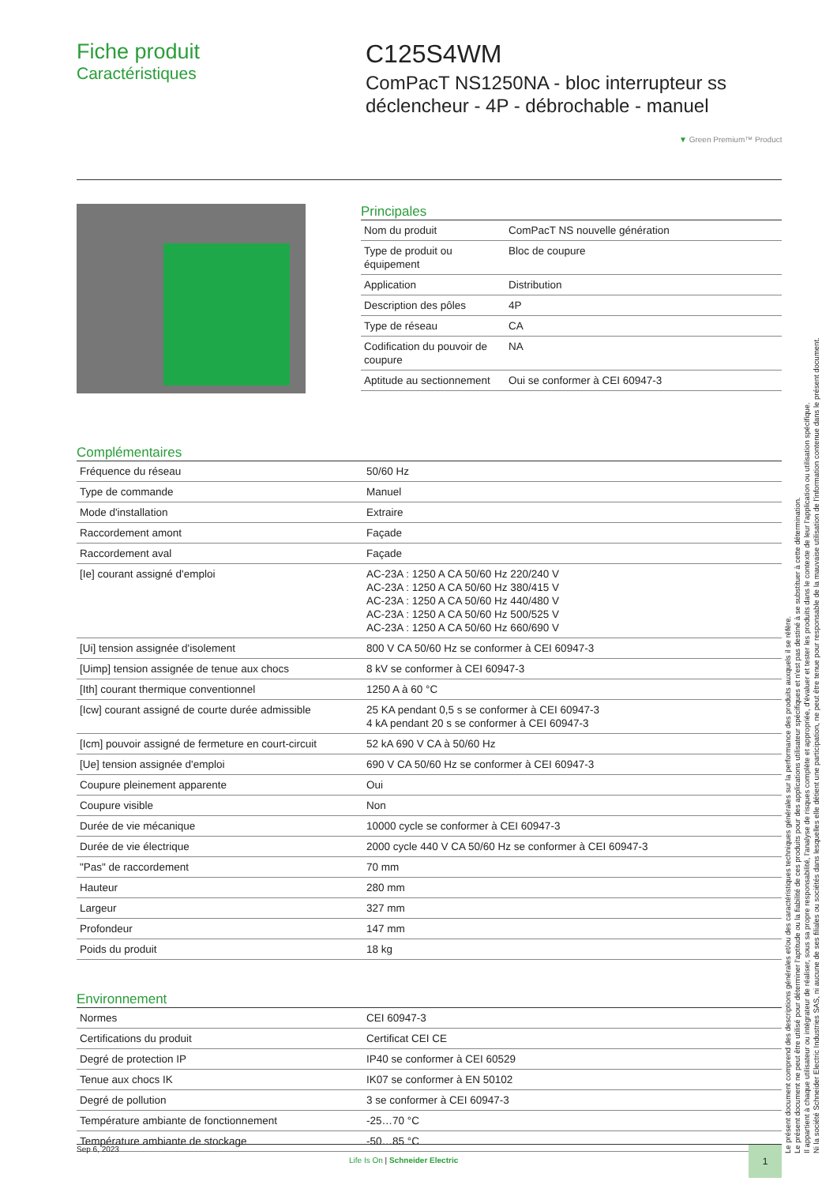Fiche produit
Caractéristiques
C125S4WM
ComPacT NS1250NA - bloc interrupteur ss
déclencheur - 4P - débrochable - manuel
▼ Green Premium™ Product
Principales
| Nom du produit | ComPacT NS nouvelle génération |
| Type de produit ou équipement | Bloc de coupure |
| Application | Distribution |
| Description des pôles | 4P |
| Type de réseau | CA |
| Codification du pouvoir de coupure | NA |
| Aptitude au sectionnement | Oui se conformer à CEI 60947-3 |
Complémentaires
| Fréquence du réseau | 50/60 Hz |
| Type de commande | Manuel |
| Mode d'installation | Extraire |
| Raccordement amont | Façade |
| Raccordement aval | Façade |
| [Ie] courant assigné d'emploi | AC-23A : 1250 A CA 50/60 Hz 220/240 V AC-23A : 1250 A CA 50/60 Hz 380/415 V AC-23A : 1250 A CA 50/60 Hz 440/480 V AC-23A : 1250 A CA 50/60 Hz 500/525 V AC-23A : 1250 A CA 50/60 Hz 660/690 V |
| [Ui] tension assignée d'isolement | 800 V CA 50/60 Hz se conformer à CEI 60947-3 |
| [Uimp] tension assignée de tenue aux chocs | 8 kV se conformer à CEI 60947-3 |
| [Ith] courant thermique conventionnel | 1250 A à 60 °C |
| [Icw] courant assigné de courte durée admissible | 25 KA pendant 0,5 s se conformer à CEI 60947-3 4 kA pendant 20 s se conformer à CEI 60947-3 |
| [Icm] pouvoir assigné de fermeture en court-circuit | 52 kA 690 V CA à 50/60 Hz |
| [Ue] tension assignée d'emploi | 690 V CA 50/60 Hz se conformer à CEI 60947-3 |
| Coupure pleinement apparente | Oui |
| Coupure visible | Non |
| Durée de vie mécanique | 10000 cycle se conformer à CEI 60947-3 |
| Durée de vie électrique | 2000 cycle 440 V CA 50/60 Hz se conformer à CEI 60947-3 |
| "Pas" de raccordement | 70 mm |
| Hauteur | 280 mm |
| Largeur | 327 mm |
| Profondeur | 147 mm |
| Poids du produit | 18 kg |
Environnement
| Normes | CEI 60947-3 |
| Certifications du produit | Certificat CEI CE |
| Degré de protection IP | IP40 se conformer à CEI 60529 |
| Tenue aux chocs IK | IK07 se conformer à EN 50102 |
| Degré de pollution | 3 se conformer à CEI 60947-3 |
| Température ambiante de fonctionnement | -25…70 °C |
| Température ambiante de stockage | -50…85 °C |
Le présent document comprend des descriptions générales et/ou des caractéristiques techniques générales sur la performance des produits auxquels il se réfère.
Le présent document ne peut être utilisé pour déterminer l'aptitude ou la fiabilité de ces produits pour des applications utilisateur spécifiques et n'est pas destiné à se substituer à cette détermination.
Il appartient à chaque utilisateur ou intégrateur de réaliser, sous sa propre responsabilité, l'analyse de risques complète et appropriée, d'évaluer et tester les produits dans le contexte de leur l'application ou utilisation spécifique.
Ni la société Schneider Electric Industries SAS, ni aucune de ses filiales ou sociétés dans lesquelles elle détient une participation, ne peut être tenue pour responsable de la mauvaise utilisation de l'information contenue dans le présent document.
Sep 6, 2023
Life Is On | Schneider Electric
1